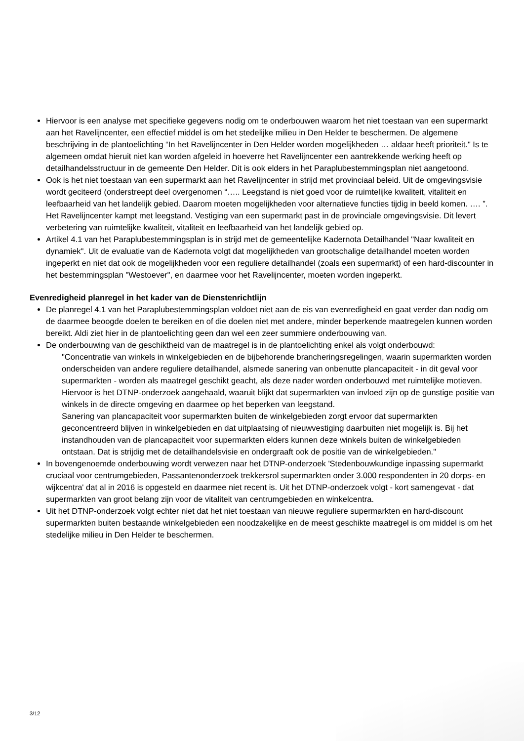Hiervoor is een analyse met specifieke gegevens nodig om te onderbouwen waarom het niet toestaan van een supermarkt aan het Ravelijncenter, een effectief middel is om het stedelijke milieu in Den Helder te beschermen. De algemene beschrijving in de plantoelichting “In het Ravelijncenter in Den Helder worden mogelijkheden … aldaar heeft prioriteit." Is te algemeen omdat hieruit niet kan worden afgeleid in hoeverre het Ravelijncenter een aantrekkende werking heeft op detailhandelsstructuur in de gemeente Den Helder. Dit is ook elders in het Paraplubestemmingsplan niet aangetoond.
Ook is het niet toestaan van een supermarkt aan het Ravelijncenter in strijd met provinciaal beleid. Uit de omgevingsvisie wordt geciteerd (onderstreept deel overgenomen “….. Leegstand is niet goed voor de ruimtelijke kwaliteit, vitaliteit en leefbaarheid van het landelijk gebied. Daarom moeten mogelijkheden voor alternatieve functies tijdig in beeld komen. …. ”. Het Ravelijncenter kampt met leegstand. Vestiging van een supermarkt past in de provinciale omgevingsvisie. Dit levert verbetering van ruimtelijke kwaliteit, vitaliteit en leefbaarheid van het landelijk gebied op.
Artikel 4.1 van het Paraplubestemmingsplan is in strijd met de gemeentelijke Kadernota Detailhandel "Naar kwaliteit en dynamiek". Uit de evaluatie van de Kadernota volgt dat mogelijkheden van grootschalige detailhandel moeten worden ingeperkt en niet dat ook de mogelijkheden voor een reguliere detailhandel (zoals een supermarkt) of een hard-discounter in het bestemmingsplan "Westoever", en daarmee voor het Ravelijncenter, moeten worden ingeperkt.
Evenredigheid planregel in het kader van de Dienstenrichtlijn
De planregel 4.1 van het Paraplubestemmingsplan voldoet niet aan de eis van evenredigheid en gaat verder dan nodig om de daarmee beoogde doelen te bereiken en of die doelen niet met andere, minder beperkende maatregelen kunnen worden bereikt. Aldi ziet hier in de plantoelichting geen dan wel een zeer summiere onderbouwing van.
De onderbouwing van de geschiktheid van de maatregel is in de plantoelichting enkel als volgt onderbouwd:
"Concentratie van winkels in winkelgebieden en de bijbehorende brancheringsregelingen, waarin supermarkten worden onderscheiden van andere reguliere detailhandel, alsmede sanering van onbenutte plancapaciteit - in dit geval voor supermarkten - worden als maatregel geschikt geacht, als deze nader worden onderbouwd met ruimtelijke motieven. Hiervoor is het DTNP-onderzoek aangehaald, waaruit blijkt dat supermarkten van invloed zijn op de gunstige positie van winkels in de directe omgeving en daarmee op het beperken van leegstand.
Sanering van plancapaciteit voor supermarkten buiten de winkelgebieden zorgt ervoor dat supermarkten geconcentreerd blijven in winkelgebieden en dat uitplaatsing of nieuwvestiging daarbuiten niet mogelijk is. Bij het instandhouden van de plancapaciteit voor supermarkten elders kunnen deze winkels buiten de winkelgebieden ontstaan. Dat is strijdig met de detailhandelsvisie en ondergraaft ook de positie van de winkelgebieden."
In bovengenoemde onderbouwing wordt verwezen naar het DTNP-onderzoek 'Stedenbouwkundige inpassing supermarkt cruciaal voor centrumgebieden, Passantenonderzoek trekkersrol supermarkten onder 3.000 respondenten in 20 dorps- en wijkcentra' dat al in 2016 is opgesteld en daarmee niet recent is. Uit het DTNP-onderzoek volgt - kort samengevat - dat supermarkten van groot belang zijn voor de vitaliteit van centrumgebieden en winkelcentra.
Uit het DTNP-onderzoek volgt echter niet dat het niet toestaan van nieuwe reguliere supermarkten en hard-discount supermarkten buiten bestaande winkelgebieden een noodzakelijke en de meest geschikte maatregel is om middel is om het stedelijke milieu in Den Helder te beschermen.
3/12